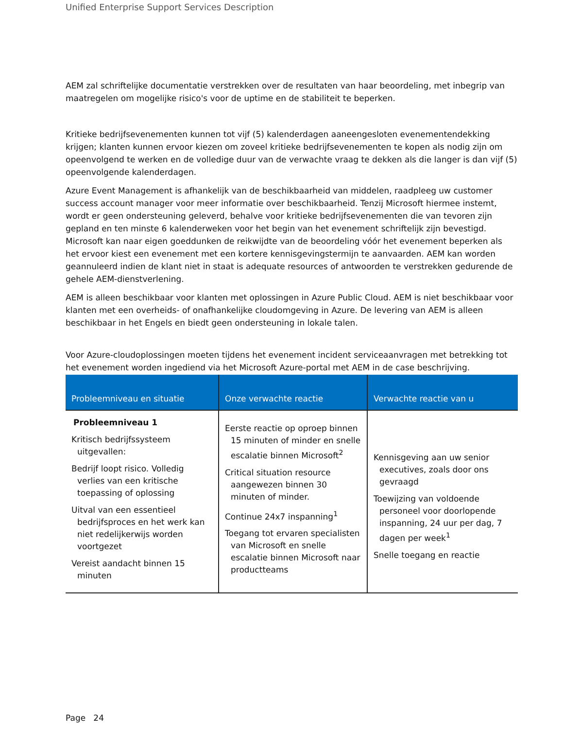Unified Enterprise Support Services Description
AEM zal schriftelijke documentatie verstrekken over de resultaten van haar beoordeling, met inbegrip van maatregelen om mogelijke risico's voor de uptime en de stabiliteit te beperken.
Kritieke bedrijfsevenementen kunnen tot vijf (5) kalenderdagen aaneengesloten evenementendekking krijgen; klanten kunnen ervoor kiezen om zoveel kritieke bedrijfsevenementen te kopen als nodig zijn om opeenvolgend te werken en de volledige duur van de verwachte vraag te dekken als die langer is dan vijf (5) opeenvolgende kalenderdagen.
Azure Event Management is afhankelijk van de beschikbaarheid van middelen, raadpleeg uw customer success account manager voor meer informatie over beschikbaarheid. Tenzij Microsoft hiermee instemt, wordt er geen ondersteuning geleverd, behalve voor kritieke bedrijfsevenementen die van tevoren zijn gepland en ten minste 6 kalenderweken voor het begin van het evenement schriftelijk zijn bevestigd. Microsoft kan naar eigen goeddunken de reikwijdte van de beoordeling vóór het evenement beperken als het ervoor kiest een evenement met een kortere kennisgevingstermijn te aanvaarden. AEM kan worden geannuleerd indien de klant niet in staat is adequate resources of antwoorden te verstrekken gedurende de gehele AEM-dienstverlening.
AEM is alleen beschikbaar voor klanten met oplossingen in Azure Public Cloud. AEM is niet beschikbaar voor klanten met een overheids- of onafhankelijke cloudomgeving in Azure. De levering van AEM is alleen beschikbaar in het Engels en biedt geen ondersteuning in lokale talen.
Voor Azure-cloudoplossingen moeten tijdens het evenement incident serviceaanvragen met betrekking tot het evenement worden ingediend via het Microsoft Azure-portal met AEM in de case beschrijving.
| Probleemniveau en situatie | Onze verwachte reactie | Verwachte reactie van u |
| --- | --- | --- |
| Probleemniveau 1 Kritisch bedrijfssysteem uitgevallen: Bedrijf loopt risico. Volledig verlies van een kritische toepassing of oplossing Uitval van een essentieel bedrijfsproces en het werk kan niet redelijkerwijs worden voortgezet Vereist aandacht binnen 15 minuten | Eerste reactie op oproep binnen 15 minuten of minder en snelle escalatie binnen Microsoft<sup>2</sup> Critical situation resource aangewezen binnen 30 minuten of minder. Continue 24x7 inspanning<sup>1</sup> Toegang tot ervaren specialisten van Microsoft en snelle escalatie binnen Microsoft naar productteams | Kennisgeving aan uw senior executives, zoals door ons gevraagd Toewijzing van voldoende personeel voor doorlopende inspanning, 24 uur per dag, 7 dagen per week<sup>1</sup> Snelle toegang en reactie |
Page 24